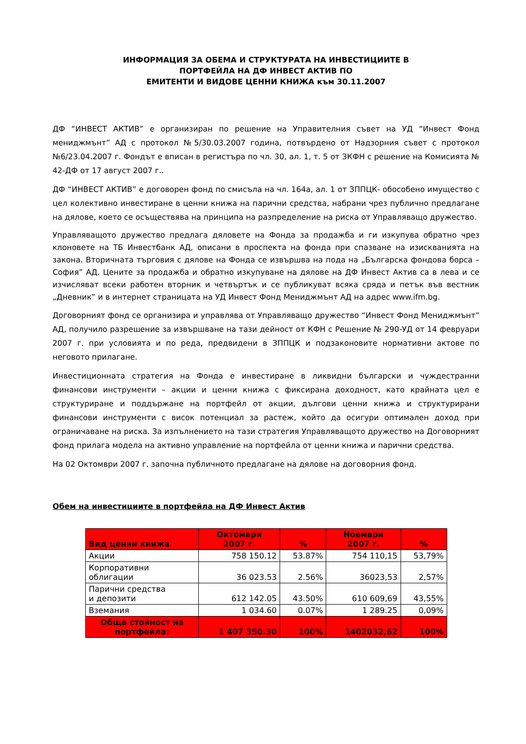ИНФОРМАЦИЯ ЗА ОБЕМА И СТРУКТУРАТА НА ИНВЕСТИЦИИТЕ В
ПОРТФЕЙЛА НА ДФ ИНВЕСТ АКТИВ ПО
ЕМИТЕНТИ И ВИДОВЕ ЦЕННИ КНИЖА към 30.11.2007
ДФ “ИНВЕСТ АКТИВ” е организиран по решение на Управителния съвет на УД “Инвест Фонд мениджмънт” АД с протокол №5/30.03.2007 година, потвърдено от Надзорния съвет с протокол №6/23.04.2007 г. Фондът е вписан в регистъра по чл. 30, ал. 1, т. 5 от ЗКФН с решение на Комисията № 42-ДФ от 17 август 2007 г..
ДФ “ИНВЕСТ АКТИВ” е договорен фонд по смисъла на чл. 164а, ал. 1 от ЗППЦК- обособено имущество с цел колективно инвестиране в ценни книжа на парични средства, набрани чрез публично предлагане на дялове, което се осъществява на принципа на разпределение на риска от Управляващо дружество.
Управляващото дружество предлага дяловете на Фонда за продажба и ги изкупува обратно чрез клоновете на ТБ Инвестбанк АД, описани в проспекта на фонда при спазване на изискванията на закона. Вторичната търговия с дялове на Фонда се извършва на пода на „Българска фондова борса – София” АД. Цените за продажба и обратно изкупуване на дялове на ДФ Инвест Актив са в лева и се изчисляват всеки работен вторник и четвъртък и се публикуват всяка сряда и петък във вестник „Дневник” и в интернет страницата на УД Инвест Фонд Мениджмънт АД на адрес www.ifm.bg.
Договорният фонд се организира и управлява от Управляващо дружество “Инвест Фонд Мениджмънт” АД, получило разрешение за извършване на тази дейност от КФН с Решение № 290-УД от 14 февруари 2007 г. при условията и по реда, предвидени в ЗППЦК и подзаконовите нормативни актове по неговото прилагане.
Инвестиционната стратегия на Фонда е инвестиране в ликвидни български и чуждестранни финансови инструменти – акции и ценни книжа с фиксирана доходност, като крайната цел е структуриране и поддържане на портфейл от акции, дългови ценни книжа и структурирани финансови инструменти с висок потенциал за растеж, който да осигури оптимален доход при ограничаване на риска. За изпълнението на тази стратегия Управляващото дружество на Договорният фонд прилага модела на активно управление на портфейла от ценни книжа и парични средства.
На 02 Октомври 2007 г. започна публичното предлагане на дялове на договорния фонд.
Обем на инвестициите в портфейла на ДФ Инвест Актив
| Вид ценни книжа | Октомври 2007 г. | % | Ноември 2007 г. | % |
| --- | --- | --- | --- | --- |
| Акции | 758 150.12 | 53.87% | 754 110,15 | 53,79% |
| Корпоративни облигации | 36 023.53 | 2.56% | 36023,53 | 2,57% |
| Парични средства и депозити | 612 142.05 | 43.50% | 610 609,69 | 43,55% |
| Вземания | 1 034.60 | 0.07% | 1 289.25 | 0,09% |
| Обща стойност на портфейла: | 1 407 350.30 | 100% | 1402032,62 | 100% |